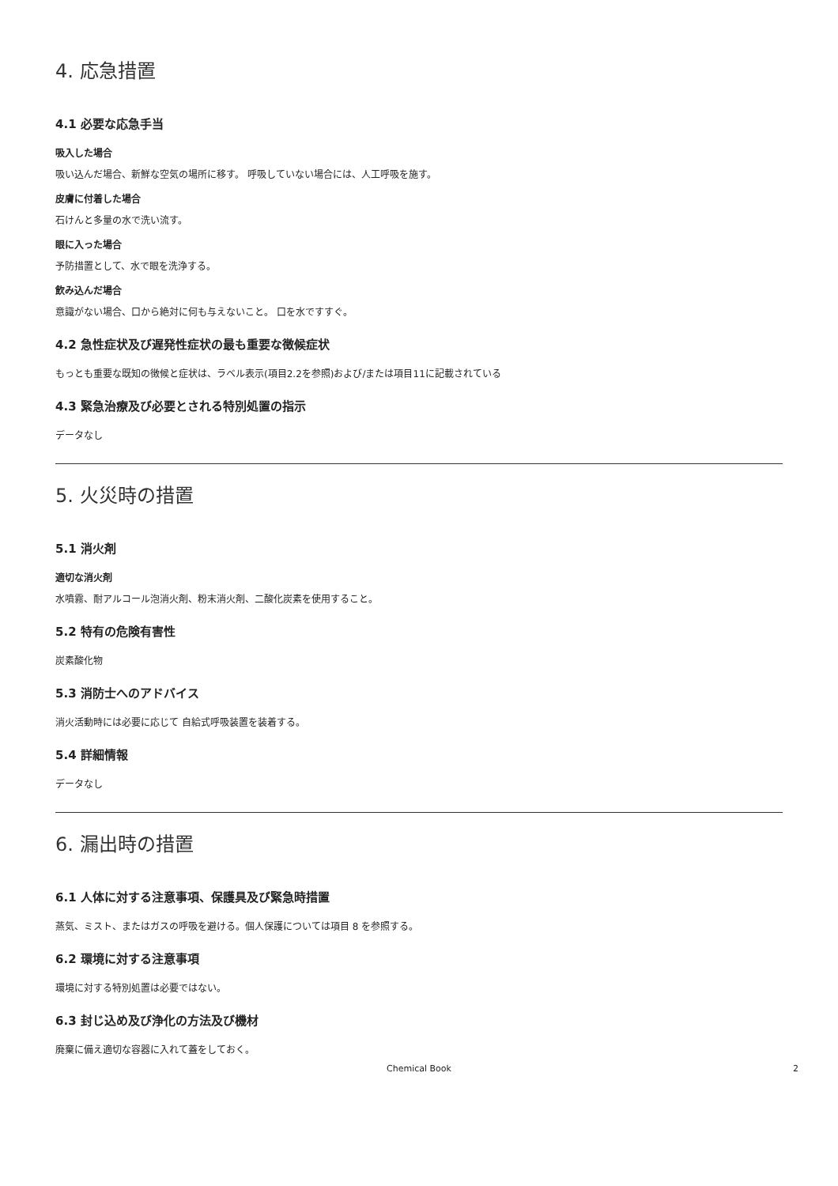4. 応急措置
4.1 必要な応急手当
吸入した場合
吸い込んだ場合、新鮮な空気の場所に移す。 呼吸していない場合には、人工呼吸を施す。
皮膚に付着した場合
石けんと多量の水で洗い流す。
眼に入った場合
予防措置として、水で眼を洗浄する。
飲み込んだ場合
意識がない場合、口から絶対に何も与えないこと。 口を水ですすぐ。
4.2 急性症状及び遅発性症状の最も重要な徴候症状
もっとも重要な既知の徴候と症状は、ラベル表示(項目2.2を参照)および/または項目11に記載されている
4.3 緊急治療及び必要とされる特別処置の指示
データなし
5. 火災時の措置
5.1 消火剤
適切な消火剤
水噴霧、耐アルコール泡消火剤、粉末消火剤、二酸化炭素を使用すること。
5.2 特有の危険有害性
炭素酸化物
5.3 消防士へのアドバイス
消火活動時には必要に応じて 自給式呼吸装置を装着する。
5.4 詳細情報
データなし
6. 漏出時の措置
6.1 人体に対する注意事項、保護具及び緊急時措置
蒸気、ミスト、またはガスの呼吸を避ける。個人保護については項目 8 を参照する。
6.2 環境に対する注意事項
環境に対する特別処置は必要ではない。
6.3 封じ込め及び浄化の方法及び機材
廃棄に備え適切な容器に入れて蓋をしておく。
Chemical Book 2